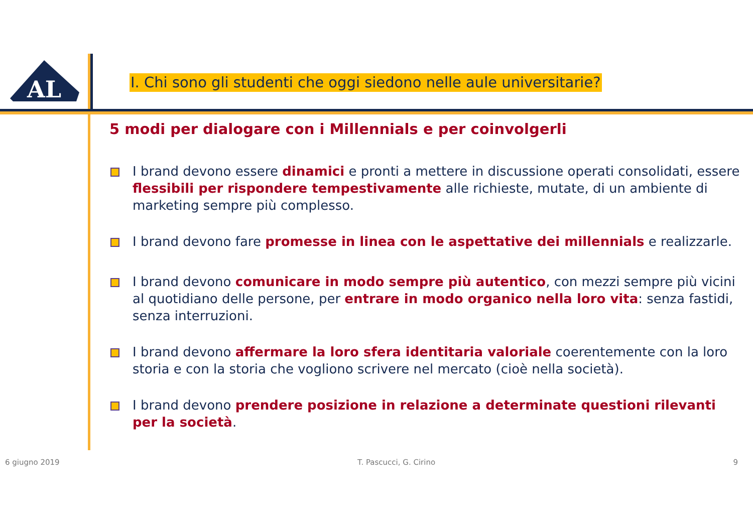AL
I. Chi sono gli studenti che oggi siedono nelle aule universitarie?
5 modi per dialogare con i Millennials e per coinvolgerli
I brand devono essere dinamici e pronti a mettere in discussione operati consolidati, essere flessibili per rispondere tempestivamente alle richieste, mutate, di un ambiente di marketing sempre più complesso.
I brand devono fare promesse in linea con le aspettative dei millennials e realizzarle.
I brand devono comunicare in modo sempre più autentico, con mezzi sempre più vicini al quotidiano delle persone, per entrare in modo organico nella loro vita: senza fastidi, senza interruzioni.
I brand devono affermare la loro sfera identitaria valoriale coerentemente con la loro storia e con la storia che vogliono scrivere nel mercato (cioè nella società).
I brand devono prendere posizione in relazione a determinate questioni rilevanti per la società.
6 giugno 2019 T. Pascucci, G. Cirino 9